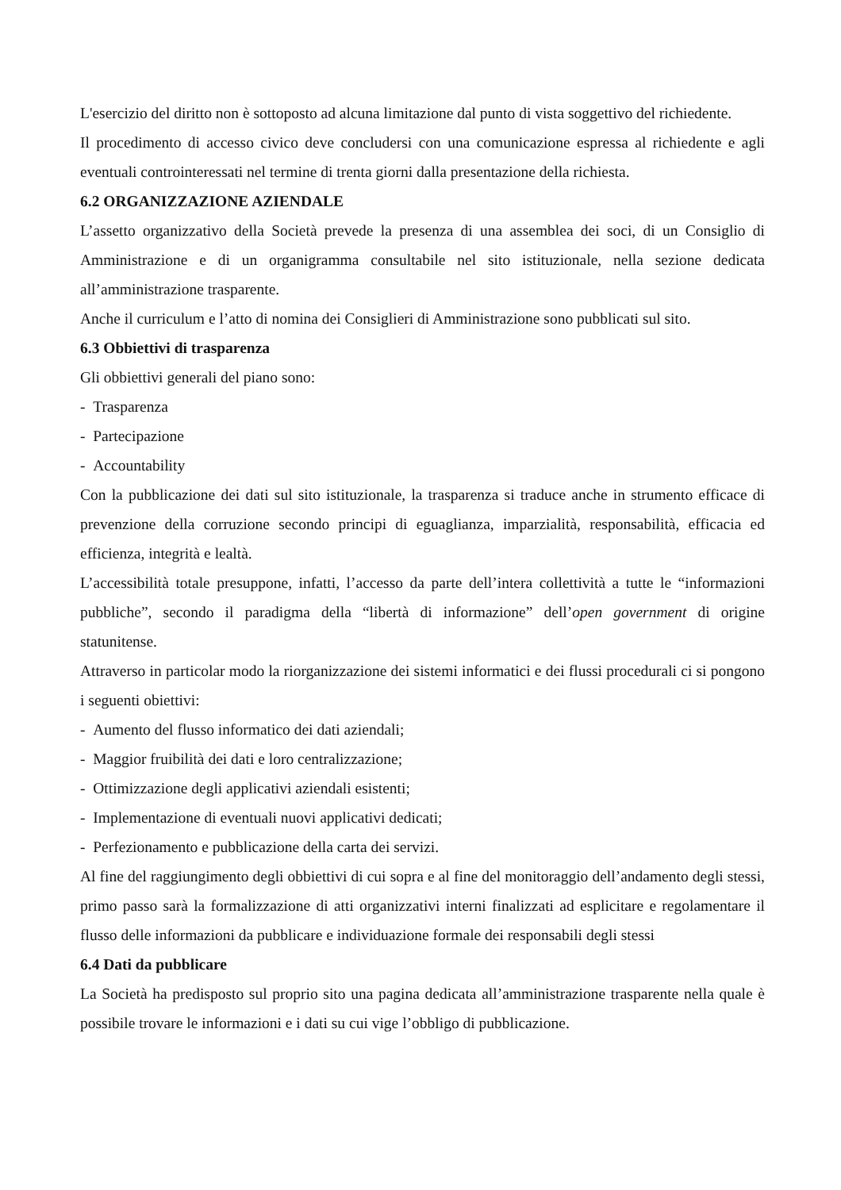L'esercizio del diritto non è sottoposto ad alcuna limitazione dal punto di vista soggettivo del richiedente.
Il procedimento di accesso civico deve concludersi con una comunicazione espressa al richiedente e agli eventuali controinteressati nel termine di trenta giorni dalla presentazione della richiesta.
6.2 ORGANIZZAZIONE AZIENDALE
L’assetto organizzativo della Società prevede la presenza di una assemblea dei soci, di un Consiglio di Amministrazione e di un organigramma consultabile nel sito istituzionale, nella sezione dedicata all’amministrazione trasparente.
Anche il curriculum e l’atto di nomina dei Consiglieri di Amministrazione sono pubblicati sul sito.
6.3 Obbiettivi di trasparenza
Gli obbiettivi generali del piano sono:
- Trasparenza
- Partecipazione
- Accountability
Con la pubblicazione dei dati sul sito istituzionale, la trasparenza si traduce anche in strumento efficace di prevenzione della corruzione secondo principi di eguaglianza, imparzialità, responsabilità, efficacia ed efficienza, integrità e lealtà.
L’accessibilità totale presuppone, infatti, l’accesso da parte dell’intera collettività a tutte le “informazioni pubbliche”, secondo il paradigma della “libertà di informazione” dell’open government di origine statunitense.
Attraverso in particolar modo la riorganizzazione dei sistemi informatici e dei flussi procedurali ci si pongono i seguenti obiettivi:
- Aumento del flusso informatico dei dati aziendali;
- Maggior fruibilità dei dati e loro centralizzazione;
- Ottimizzazione degli applicativi aziendali esistenti;
- Implementazione di eventuali nuovi applicativi dedicati;
- Perfezionamento e pubblicazione della carta dei servizi.
Al fine del raggiungimento degli obbiettivi di cui sopra e al fine del monitoraggio dell’andamento degli stessi, primo passo sarà la formalizzazione di atti organizzativi interni finalizzati ad esplicitare e regolamentare il flusso delle informazioni da pubblicare e individuazione formale dei responsabili degli stessi
6.4 Dati da pubblicare
La Società ha predisposto sul proprio sito una pagina dedicata all’amministrazione trasparente nella quale è possibile trovare le informazioni e i dati su cui vige l’obbligo di pubblicazione.